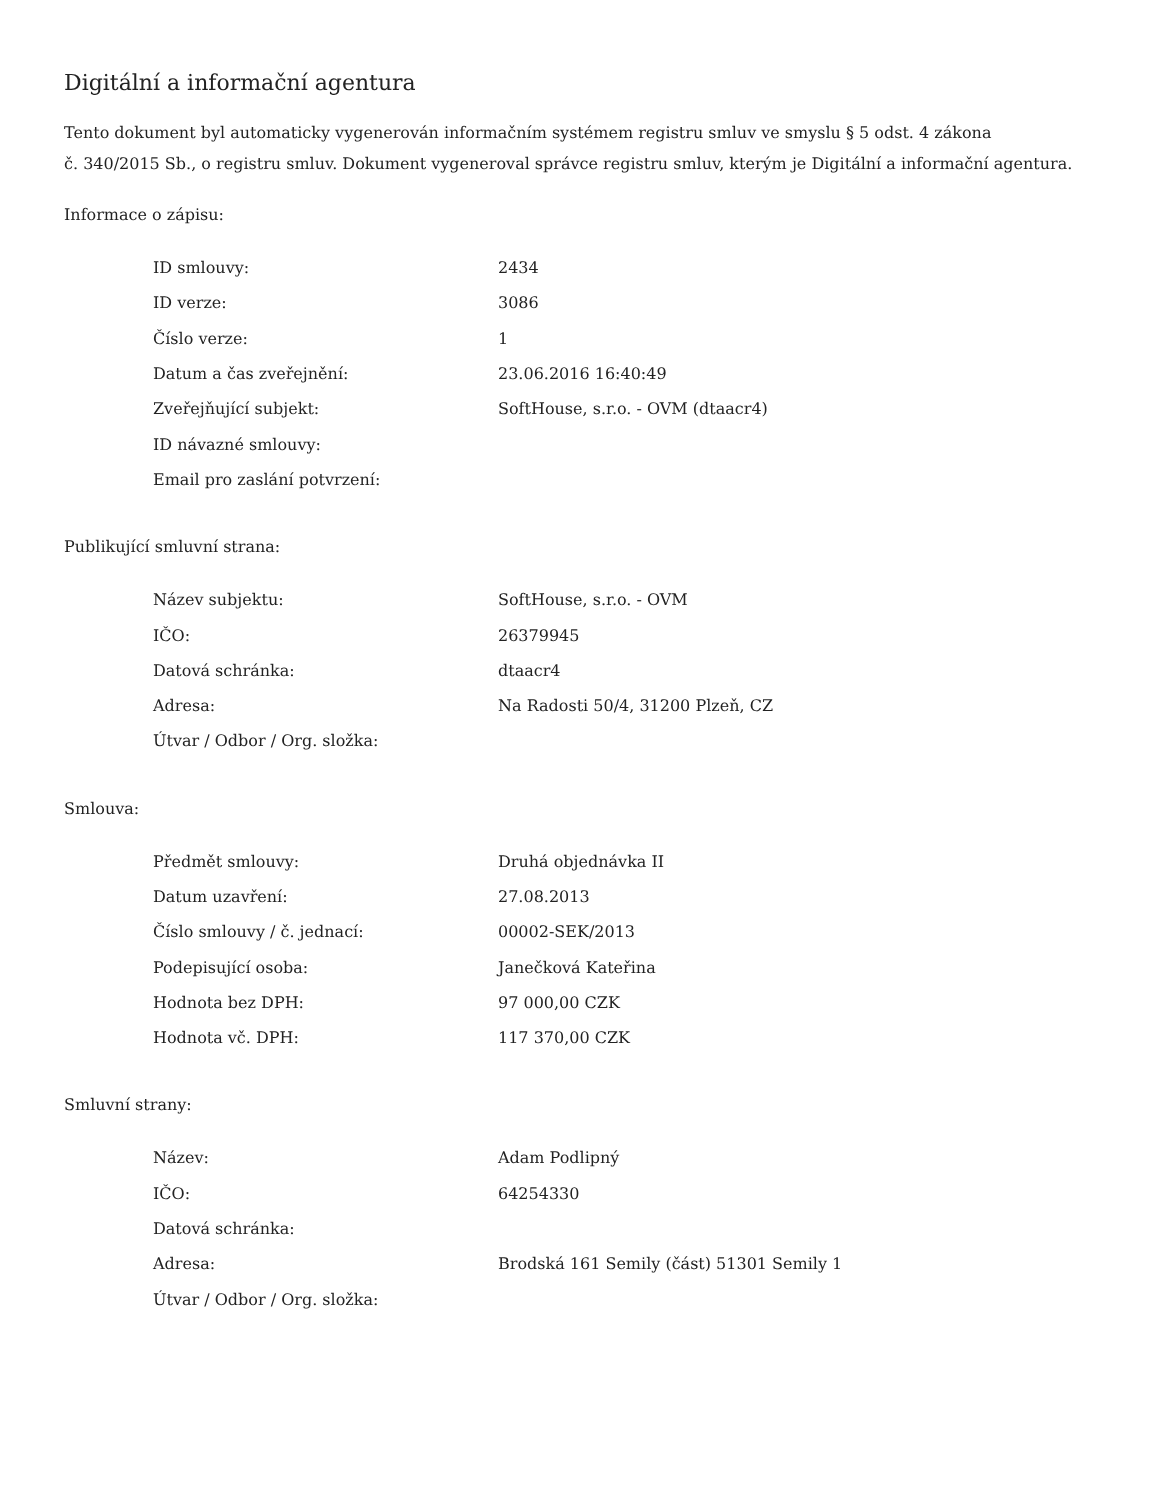Digitální a informační agentura
Tento dokument byl automaticky vygenerován informačním systémem registru smluv ve smyslu § 5 odst. 4 zákona
č. 340/2015 Sb., o registru smluv. Dokument vygeneroval správce registru smluv, kterým je Digitální a informační agentura.
Informace o zápisu:
| ID smlouvy: | 2434 |
| ID verze: | 3086 |
| Číslo verze: | 1 |
| Datum a čas zveřejnění: | 23.06.2016 16:40:49 |
| Zveřejňující subjekt: | SoftHouse, s.r.o. - OVM (dtaacr4) |
| ID návazné smlouvy: | |
| Email pro zaslání potvrzení: | |
Publikující smluvní strana:
| Název subjektu: | SoftHouse, s.r.o. - OVM |
| IČO: | 26379945 |
| Datová schránka: | dtaacr4 |
| Adresa: | Na Radosti 50/4, 31200 Plzeň, CZ |
| Útvar / Odbor / Org. složka: | |
Smlouva:
| Předmět smlouvy: | Druhá objednávka II |
| Datum uzavření: | 27.08.2013 |
| Číslo smlouvy / č. jednací: | 00002-SEK/2013 |
| Podepisující osoba: | Janečková Kateřina |
| Hodnota bez DPH: | 97 000,00 CZK |
| Hodnota vč. DPH: | 117 370,00 CZK |
Smluvní strany:
| Název: | Adam Podlipný |
| IČO: | 64254330 |
| Datová schránka: | |
| Adresa: | Brodská 161 Semily (část) 51301 Semily 1 |
| Útvar / Odbor / Org. složka: | |